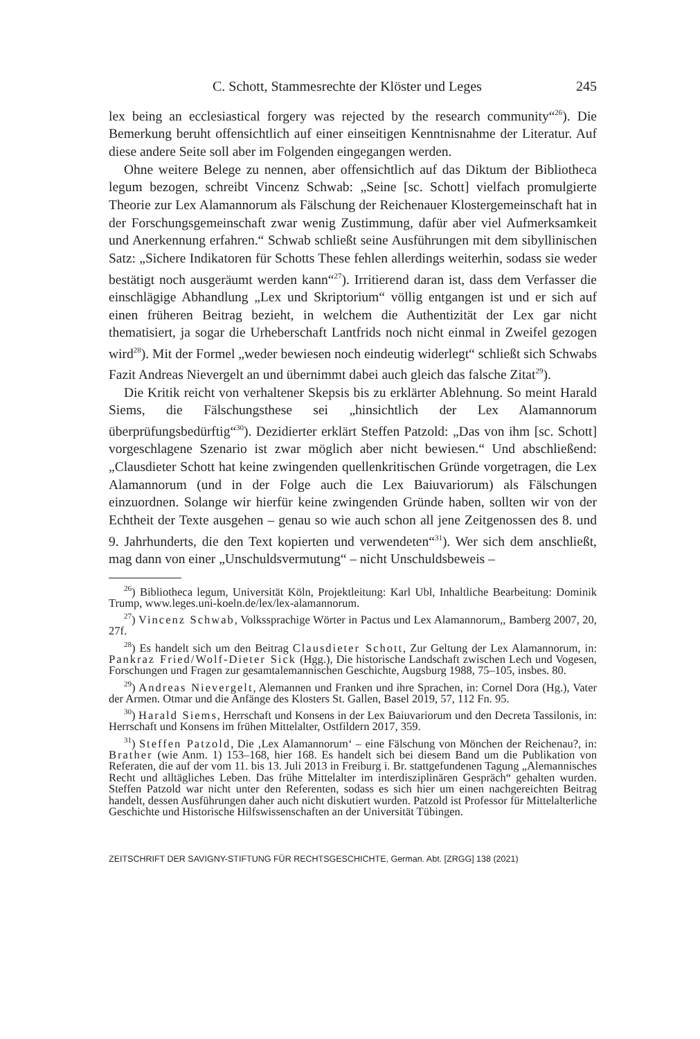C. Schott, Stammesrechte der Klöster und Leges 245
lex being an ecclesiastical forgery was rejected by the research community“<sup>26</sup>). Die Bemerkung beruht offensichtlich auf einer einseitigen Kenntnisnahme der Literatur. Auf diese andere Seite soll aber im Folgenden eingegangen werden.
Ohne weitere Belege zu nennen, aber offensichtlich auf das Diktum der Bibliotheca legum bezogen, schreibt Vincenz Schwab: „Seine [sc. Schott] vielfach promulgierte Theorie zur Lex Alamannorum als Fälschung der Reichenauer Klostergemeinschaft hat in der Forschungsgemeinschaft zwar wenig Zustimmung, dafür aber viel Aufmerksamkeit und Anerkennung erfahren.“ Schwab schließt seine Ausführungen mit dem sibyllinischen Satz: „Sichere Indikatoren für Schotts These fehlen allerdings weiterhin, sodass sie weder bestätigt noch ausgeräumt werden kann“<sup>27</sup>). Irritierend daran ist, dass dem Verfasser die einschlägige Abhandlung „Lex und Skriptorium“ völlig entgangen ist und er sich auf einen früheren Beitrag bezieht, in welchem die Authentizität der Lex gar nicht thematisiert, ja sogar die Urheberschaft Lantfrids noch nicht einmal in Zweifel gezogen wird<sup>28</sup>). Mit der Formel „weder bewiesen noch eindeutig widerlegt“ schließt sich Schwabs Fazit Andreas Nievergelt an und übernimmt dabei auch gleich das falsche Zitat<sup>29</sup>).
Die Kritik reicht von verhaltener Skepsis bis zu erklärter Ablehnung. So meint Harald Siems, die Fälschungsthese sei „hinsichtlich der Lex Alamannorum überprüfungsbedürftig“<sup>30</sup>). Dezidierter erklärt Steffen Patzold: „Das von ihm [sc. Schott] vorgeschlagene Szenario ist zwar möglich aber nicht bewiesen.“ Und abschließend: „Clausdieter Schott hat keine zwingenden quellenkritischen Gründe vorgetragen, die Lex Alamannorum (und in der Folge auch die Lex Baiuvariorum) als Fälschungen einzuordnen. Solange wir hierfür keine zwingenden Gründe haben, sollten wir von der Echtheit der Texte ausgehen – genau so wie auch schon all jene Zeitgenossen des 8. und 9. Jahrhunderts, die den Text kopierten und verwendeten“<sup>31</sup>). Wer sich dem anschließt, mag dann von einer „Unschuldsvermutung“ – nicht Unschuldsbeweis –
<sup>26</sup>) Bibliotheca legum, Universität Köln, Projektleitung: Karl Ubl, Inhaltliche Bearbeitung: Dominik Trump, www.leges.uni-koeln.de/lex/lex-alamannorum.
<sup>27</sup>) Vincenz Schwab, Volkssprachige Wörter in Pactus und Lex Alamannorum,, Bamberg 2007, 20, 27f.
<sup>28</sup>) Es handelt sich um den Beitrag Clausdieter Schott, Zur Geltung der Lex Alamannorum, in: Pankraz Fried/Wolf-Dieter Sick (Hgg.), Die historische Landschaft zwischen Lech und Vogesen, Forschungen und Fragen zur gesamtalemannischen Geschichte, Augsburg 1988, 75–105, insbes. 80.
<sup>29</sup>) Andreas Nievergelt, Alemannen und Franken und ihre Sprachen, in: Cornel Dora (Hg.), Vater der Armen. Otmar und die Anfänge des Klosters St. Gallen, Basel 2019, 57, 112 Fn. 95.
<sup>30</sup>) Harald Siems, Herrschaft und Konsens in der Lex Baiuvariorum und den Decreta Tassilonis, in: Herrschaft und Konsens im frühen Mittelalter, Ostfildern 2017, 359.
<sup>31</sup>) Steffen Patzold, Die ‚Lex Alamannorum‘ – eine Fälschung von Mönchen der Reichenau?, in: Brather (wie Anm. 1) 153–168, hier 168. Es handelt sich bei diesem Band um die Publikation von Referaten, die auf der vom 11. bis 13. Juli 2013 in Freiburg i. Br. stattgefundenen Tagung „Alemannisches Recht und alltägliches Leben. Das frühe Mittelalter im interdisziplinären Gespräch“ gehalten wurden. Steffen Patzold war nicht unter den Referenten, sodass es sich hier um einen nachgereichten Beitrag handelt, dessen Ausführungen daher auch nicht diskutiert wurden. Patzold ist Professor für Mittelalterliche Geschichte und Historische Hilfswissenschaften an der Universität Tübingen.
ZEITSCHRIFT DER SAVIGNY-STIFTUNG FÜR RECHTSGESCHICHTE, German. Abt. [ZRGG] 138 (2021)